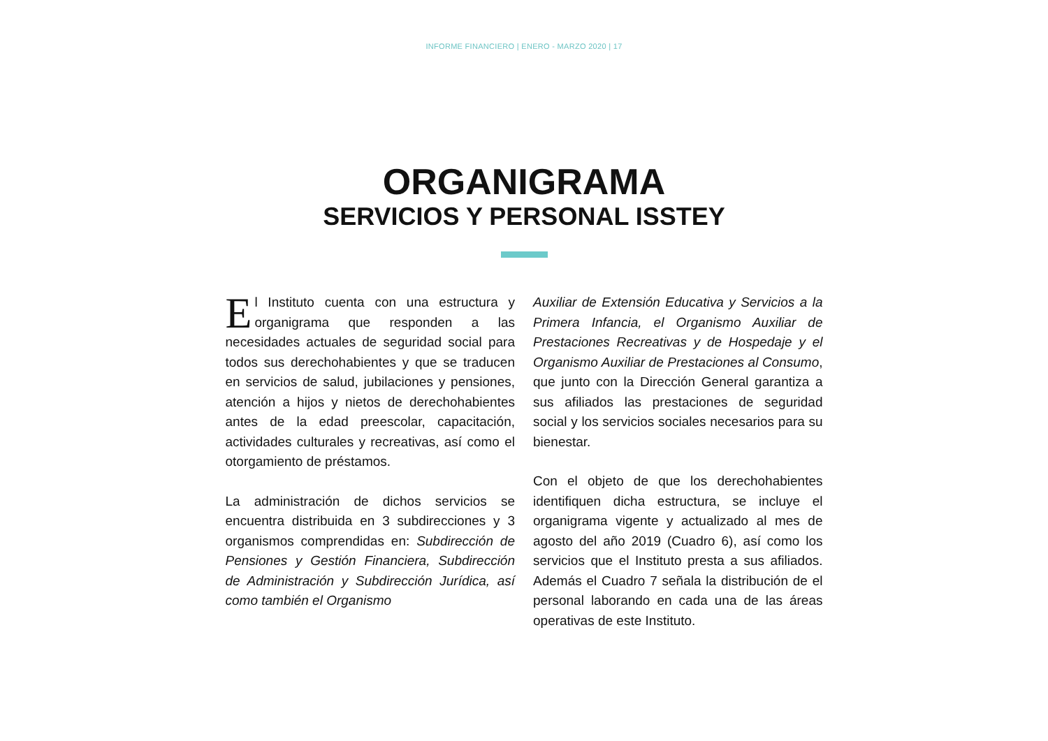INFORME FINANCIERO | ENERO - MARZO 2020 | 17
ORGANIGRAMA
SERVICIOS Y PERSONAL ISSTEY
El Instituto cuenta con una estructura y organigrama que responden a las necesidades actuales de seguridad social para todos sus derechohabientes y que se traducen en servicios de salud, jubilaciones y pensiones, atención a hijos y nietos de derechohabientes antes de la edad preescolar, capacitación, actividades culturales y recreativas, así como el otorgamiento de préstamos.
La administración de dichos servicios se encuentra distribuida en 3 subdirecciones y 3 organismos comprendidas en: Subdirección de Pensiones y Gestión Financiera, Subdirección de Administración y Subdirección Jurídica, así como también el Organismo
Auxiliar de Extensión Educativa y Servicios a la Primera Infancia, el Organismo Auxiliar de Prestaciones Recreativas y de Hospedaje y el Organismo Auxiliar de Prestaciones al Consumo, que junto con la Dirección General garantiza a sus afiliados las prestaciones de seguridad social y los servicios sociales necesarios para su bienestar.
Con el objeto de que los derechohabientes identifiquen dicha estructura, se incluye el organigrama vigente y actualizado al mes de agosto del año 2019 (Cuadro 6), así como los servicios que el Instituto presta a sus afiliados. Además el Cuadro 7 señala la distribución de el personal laborando en cada una de las áreas operativas de este Instituto.